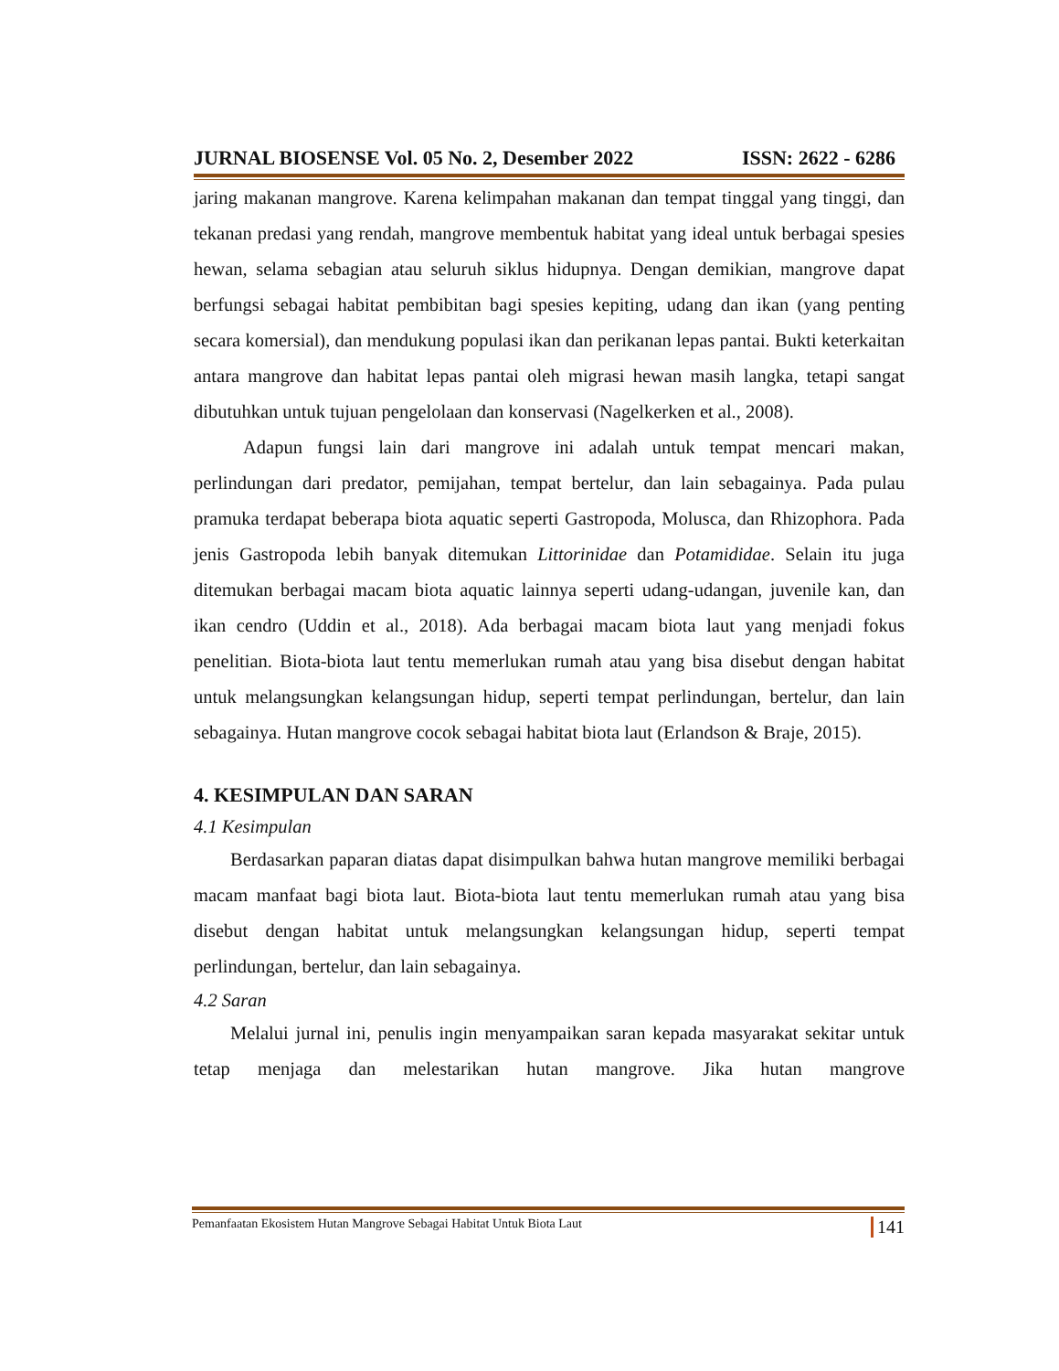JURNAL BIOSENSE Vol. 05 No. 2, Desember 2022 ISSN: 2622 - 6286
jaring makanan mangrove. Karena kelimpahan makanan dan tempat tinggal yang tinggi, dan tekanan predasi yang rendah, mangrove membentuk habitat yang ideal untuk berbagai spesies hewan, selama sebagian atau seluruh siklus hidupnya. Dengan demikian, mangrove dapat berfungsi sebagai habitat pembibitan bagi spesies kepiting, udang dan ikan (yang penting secara komersial), dan mendukung populasi ikan dan perikanan lepas pantai. Bukti keterkaitan antara mangrove dan habitat lepas pantai oleh migrasi hewan masih langka, tetapi sangat dibutuhkan untuk tujuan pengelolaan dan konservasi (Nagelkerken et al., 2008).
Adapun fungsi lain dari mangrove ini adalah untuk tempat mencari makan, perlindungan dari predator, pemijahan, tempat bertelur, dan lain sebagainya. Pada pulau pramuka terdapat beberapa biota aquatic seperti Gastropoda, Molusca, dan Rhizophora. Pada jenis Gastropoda lebih banyak ditemukan Littorinidae dan Potamididae. Selain itu juga ditemukan berbagai macam biota aquatic lainnya seperti udang-udangan, juvenile kan, dan ikan cendro (Uddin et al., 2018). Ada berbagai macam biota laut yang menjadi fokus penelitian. Biota-biota laut tentu memerlukan rumah atau yang bisa disebut dengan habitat untuk melangsungkan kelangsungan hidup, seperti tempat perlindungan, bertelur, dan lain sebagainya. Hutan mangrove cocok sebagai habitat biota laut (Erlandson & Braje, 2015).
4. KESIMPULAN DAN SARAN
4.1 Kesimpulan
Berdasarkan paparan diatas dapat disimpulkan bahwa hutan mangrove memiliki berbagai macam manfaat bagi biota laut. Biota-biota laut tentu memerlukan rumah atau yang bisa disebut dengan habitat untuk melangsungkan kelangsungan hidup, seperti tempat perlindungan, bertelur, dan lain sebagainya.
4.2 Saran
Melalui jurnal ini, penulis ingin menyampaikan saran kepada masyarakat sekitar untuk tetap menjaga dan melestarikan hutan mangrove. Jika hutan mangrove
Pemanfaatan Ekosistem Hutan Mangrove Sebagai Habitat Untuk Biota Laut 141